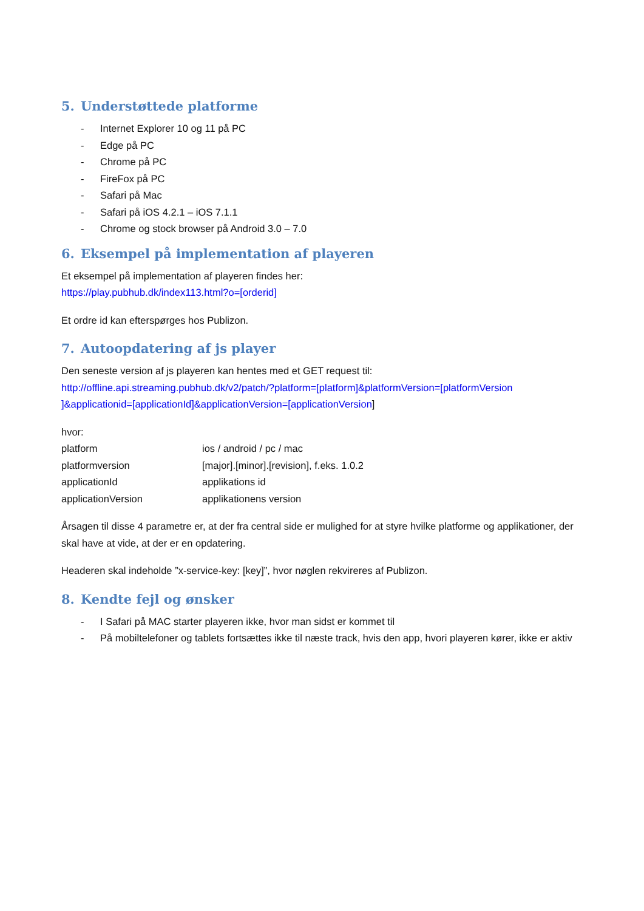5. Understøttede platforme
- Internet Explorer 10 og 11 på PC
- Edge på PC
- Chrome på PC
- FireFox på PC
- Safari på Mac
- Safari på iOS 4.2.1 – iOS 7.1.1
- Chrome og stock browser på Android 3.0 – 7.0
6. Eksempel på implementation af playeren
Et eksempel på implementation af playeren findes her:
https://play.pubhub.dk/index113.html?o=[orderid]
Et ordre id kan efterspørges hos Publizon.
7. Autoopdatering af js player
Den seneste version af js playeren kan hentes med et GET request til:
http://offline.api.streaming.pubhub.dk/v2/patch/?platform=[platform]&platformVersion=[platformVersion ]&applicationid=[applicationId]&applicationVersion=[applicationVersion]
hvor:
| platform | ios / android / pc / mac |
| platformversion | [major].[minor].[revision], f.eks. 1.0.2 |
| applicationId | applikations id |
| applicationVersion | applikationens version |
Årsagen til disse 4 parametre er, at der fra central side er mulighed for at styre hvilke platforme og applikationer, der skal have at vide, at der er en opdatering.
Headeren skal indeholde ”x-service-key: [key]”, hvor nøglen rekvireres af Publizon.
8. Kendte fejl og ønsker
- I Safari på MAC starter playeren ikke, hvor man sidst er kommet til
- På mobiltelefoner og tablets fortsættes ikke til næste track, hvis den app, hvori playeren kører, ikke er aktiv